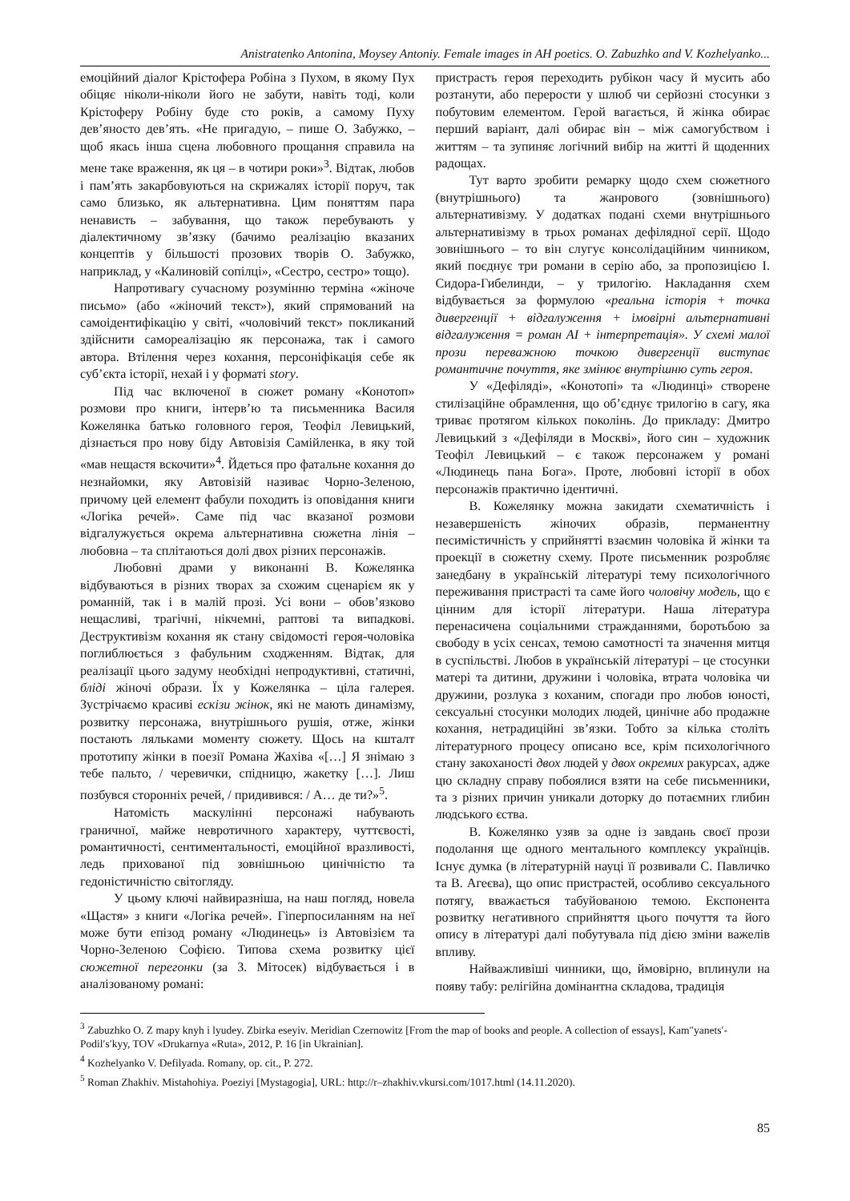Anistratenko Antonina, Moysey Antoniy. Female images in AH poetics. O. Zabuzhko and V. Kozhelyanko...
емоційний діалог Крістофера Робіна з Пухом, в якому Пух обіцяє ніколи-ніколи його не забути, навіть тоді, коли Крістоферу Робіну буде сто років, а самому Пуху дев’яносто дев’ять. «Не пригадую, – пише О. Забужко, – щоб якась інша сцена любовного прощання справила на мене таке враження, як ця – в чотири роки»<sup>3</sup>. Відтак, любов і пам’ять закарбовуються на скрижалях історії поруч, так само близько, як альтернативна. Цим поняттям пара ненависть – забування, що також перебувають у діалектичному зв’язку (бачимо реалізацію вказаних концептів у більшості прозових творів О. Забужко, наприклад, у «Калиновій сопілці», «Сестро, сестро» тощо).
Напротивагу сучасному розумінню терміна «жіноче письмо» (або «жіночий текст»), який спрямований на самоідентифікацію у світі, «чоловічий текст» покликаний здійснити самореалізацію як персонажа, так і самого автора. Втілення через кохання, персоніфікація себе як суб’єкта історії, нехай і у форматі story.
Під час включеної в сюжет роману «Конотоп» розмови про книги, інтерв’ю та письменника Василя Кожелянка батько головного героя, Теофіл Левицький, дізнається про нову біду Автовізія Самійленка, в яку той «мав нещастя вскочити»<sup>4</sup>. Йдеться про фатальне кохання до незнайомки, яку Автовізій називає Чорно-Зеленою, причому цей елемент фабули походить із оповідання книги «Логіка речей». Саме під час вказаної розмови відгалужується окрема альтернативна сюжетна лінія – любовна – та сплітаються долі двох різних персонажів.
Любовні драми у виконанні В. Кожелянка відбуваються в різних творах за схожим сценарієм як у романній, так і в малій прозі. Усі вони – обов’язково нещасливі, трагічні, нікчемні, раптові та випадкові. Деструктивізм кохання як стану свідомості героя-чоловіка поглиблюється з фабульним сходженням. Відтак, для реалізації цього задуму необхідні непродуктивні, статичні, бліді жіночі образи. Їх у Кожелянка – ціла галерея. Зустрічаємо красиві ескізи жінок, які не мають динамізму, розвитку персонажа, внутрішнього рушія, отже, жінки постають ляльками моменту сюжету. Щось на кшталт прототипу жінки в поезії Романа Жахіва «[…] Я знімаю з тебе пальто, / черевички, спідницю, жакетку […]. Лиш позбувся сторонніх речей, / придивився: / А… де ти?»<sup>5</sup>.
Натомість маскулінні персонажі набувають граничної, майже невротичного характеру, чуттєвості, романтичності, сентиментальності, емоційної вразливості, ледь прихованої під зовнішньою цинічністю та гедоністичністю світогляду.
У цьому ключі найвиразніша, на наш погляд, новела «Щастя» з книги «Логіка речей». Гіперпосиланням на неї може бути епізод роману «Людинець» із Автовізієм та Чорно-Зеленою Софією. Типова схема розвитку цієї сюжетної перегонки (за З. Мітосек) відбувається і в аналізованому романі:
пристрасть героя переходить рубікон часу й мусить або розтанути, або перерости у шлюб чи серйозні стосунки з побутовим елементом. Герой вагається, й жінка обирає перший варіант, далі обирає він – між самогубством і життям – та зупиняє логічний вибір на житті й щоденних радощах.
Тут варто зробити ремарку щодо схем сюжетного (внутрішнього) та жанрового (зовнішнього) альтернативізму. У додатках подані схеми внутрішнього альтернативізму в трьох романах дефілядної серії. Щодо зовнішнього – то він слугує консолідаційним чинником, який поєднує три романи в серію або, за пропозицією І. Сидора-Гибелинди, – у трилогію. Накладання схем відбувається за формулою «реальна історія + точка дивергенції + відгалуження + імовірні альтернативні відгалуження = роман АІ + інтерпретація». У схемі малої прози переважною точкою дивергенції виступає романтичне почуття, яке змінює внутрішню суть героя.
У «Дефіляді», «Конотопі» та «Людинці» створене стилізаційне обрамлення, що об’єднує трилогію в сагу, яка триває протягом кількох поколінь. До прикладу: Дмитро Левицький з «Дефіляди в Москві», його син – художник Теофіл Левицький – є також персонажем у романі «Людинець пана Бога». Проте, любовні історії в обох персонажів практично ідентичні.
В. Кожелянку можна закидати схематичність і незавершеність жіночих образів, перманентну песимістичність у сприйнятті взаємин чоловіка й жінки та проекції в сюжетну схему. Проте письменник розробляє занедбану в українській літературі тему психологічного переживання пристрасті та саме його чоловічу модель, що є цінним для історії літератури. Наша література перенасичена соціальними стражданнями, боротьбою за свободу в усіх сенсах, темою самотності та значення митця в суспільстві. Любов в українській літературі – це стосунки матері та дитини, дружини і чоловіка, втрата чоловіка чи дружини, розлука з коханим, спогади про любов юності, сексуальні стосунки молодих людей, цинічне або продажне кохання, нетрадиційні зв’язки. Тобто за кілька століть літературного процесу описано все, крім психологічного стану закоханості двох людей у двох окремих ракурсах, адже цю складну справу побоялися взяти на себе письменники, та з різних причин уникали доторку до потаємних глибин людського єства.
В. Кожелянко узяв за одне із завдань своєї прози подолання ще одного ментального комплексу українців. Існує думка (в літературній науці її розвивали С. Павличко та В. Агеєва), що опис пристрастей, особливо сексуального потягу, вважається табуйованою темою. Експонента розвитку негативного сприйняття цього почуття та його опису в літературі далі побутувала під дією зміни важелів впливу.
Найважливіші чинники, що, ймовірно, вплинули на появу табу: релігійна домінантна складова, традиція
<sup>3</sup> Zabuzhko O. Z mapy knyh i lyudey. Zbirka eseyiv. Meridian Czernowitz [From the map of books and people. A collection of essays], Kam″yanets′-Podil′s′kyy, TOV «Drukarnya «Ruta», 2012, P. 16 [in Ukrainian].
<sup>4</sup> Kozhelyanko V. Defilyada. Romany, op. cit., P. 272.
<sup>5</sup> Roman Zhakhiv. Mistahohiya. Poeziyi [Mystagogia], URL: http://r–zhakhiv.vkursi.com/1017.html (14.11.2020).
85